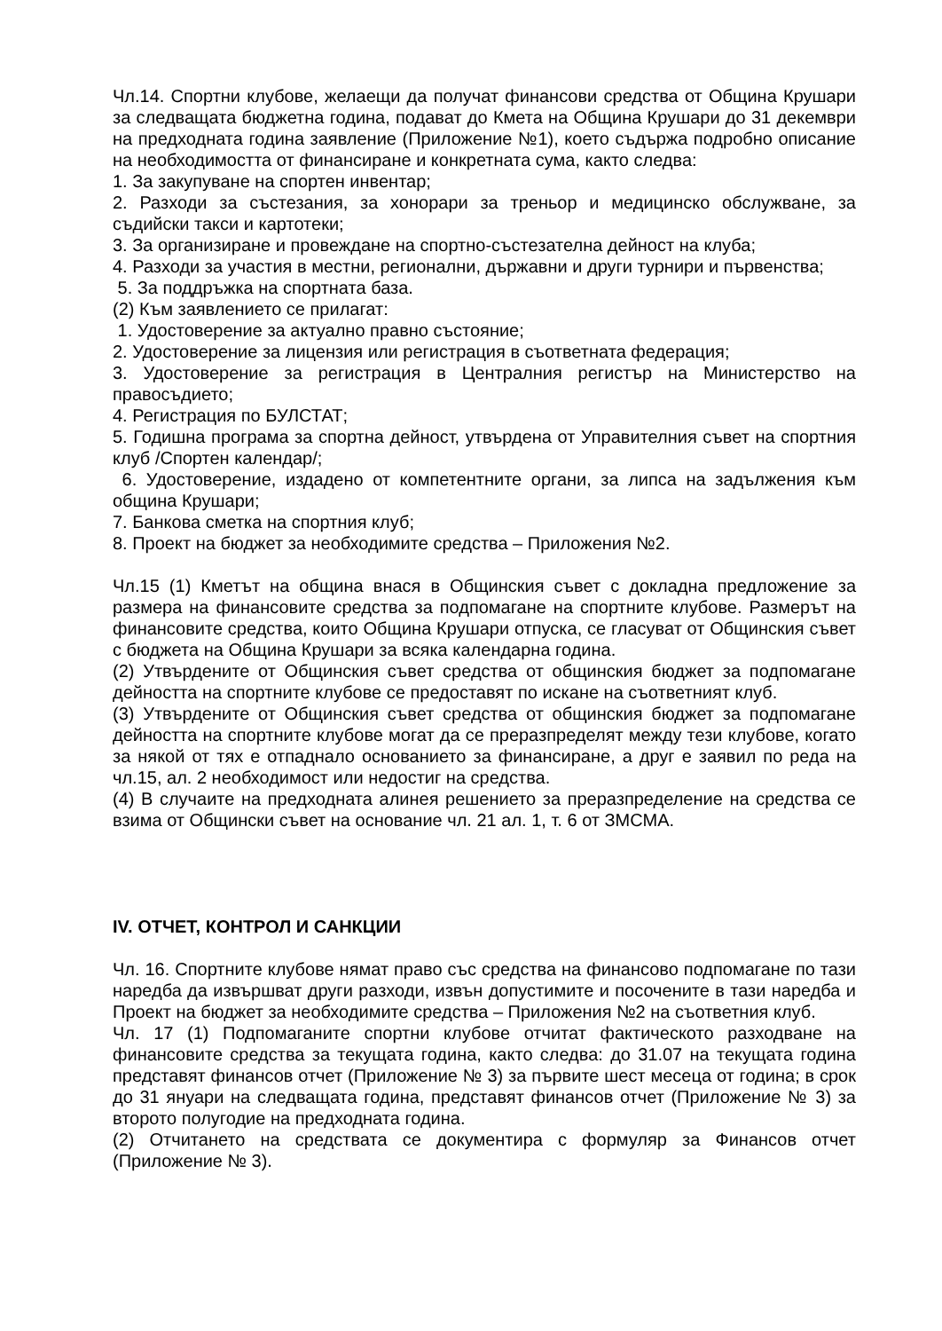Чл.14. Спортни клубове, желаещи да получат финансови средства от Община Крушари за следващата бюджетна година, подават до Кмета на Община Крушари до 31 декември на предходната година заявление (Приложение №1), което съдържа подробно описание на необходимостта от финансиране и конкретната сума, както следва:
1. За закупуване на спортен инвентар;
2. Разходи за състезания, за хонорари за треньор и медицинско обслужване, за съдийски такси и картотеки;
3. За организиране и провеждане на спортно-състезателна дейност на клуба;
4. Разходи за участия в местни, регионални, държавни и други турнири и първенства;
5. За поддръжка на спортната база.
(2) Към заявлението се прилагат:
1. Удостоверение за актуално правно състояние;
2. Удостоверение за лицензия или регистрация в съответната федерация;
3. Удостоверение за регистрация в Централния регистър на Министерство на правосъдието;
4. Регистрация по БУЛСТАТ;
5. Годишна програма за спортна дейност, утвърдена от Управителния съвет на спортния клуб /Спортен календар/;
6. Удостоверение, издадено от компетентните органи, за липса на задължения към община Крушари;
7. Банкова сметка на спортния клуб;
8. Проект на бюджет за необходимите средства – Приложения №2.
Чл.15 (1) Кметът на община внася в Общинския съвет с докладна предложение за размера на финансовите средства за подпомагане на спортните клубове. Размерът на финансовите средства, които Община Крушари отпуска, се гласуват от Общинския съвет с бюджета на Община Крушари за всяка календарна година.
(2) Утвърдените от Общинския съвет средства от общинския бюджет за подпомагане дейността на спортните клубове се предоставят по искане на съответният клуб.
(3) Утвърдените от Общинския съвет средства от общинския бюджет за подпомагане дейността на спортните клубове могат да се преразпределят между тези клубове, когато за някой от тях е отпаднало основанието за финансиране, а друг е заявил по реда на чл.15, ал. 2 необходимост или недостиг на средства.
(4) В случаите на предходната алинея решението за преразпределение на средства се взима от Общински съвет на основание чл. 21 ал. 1, т. 6 от ЗМСМА.
IV. ОТЧЕТ, КОНТРОЛ И САНКЦИИ
Чл. 16. Спортните клубове нямат право със средства на финансово подпомагане по тази наредба да извършват други разходи, извън допустимите и посочените в тази наредба и Проект на бюджет за необходимите средства – Приложения №2 на съответния клуб.
Чл. 17 (1) Подпомаганите спортни клубове отчитат фактическото разходване на финансовите средства за текущата година, както следва: до 31.07 на текущата година представят финансов отчет (Приложение № 3) за първите шест месеца от година; в срок до 31 януари на следващата година, представят финансов отчет (Приложение № 3) за второто полугодие на предходната година.
(2) Отчитането на средствата се документира с формуляр за Финансов отчет (Приложение № 3).